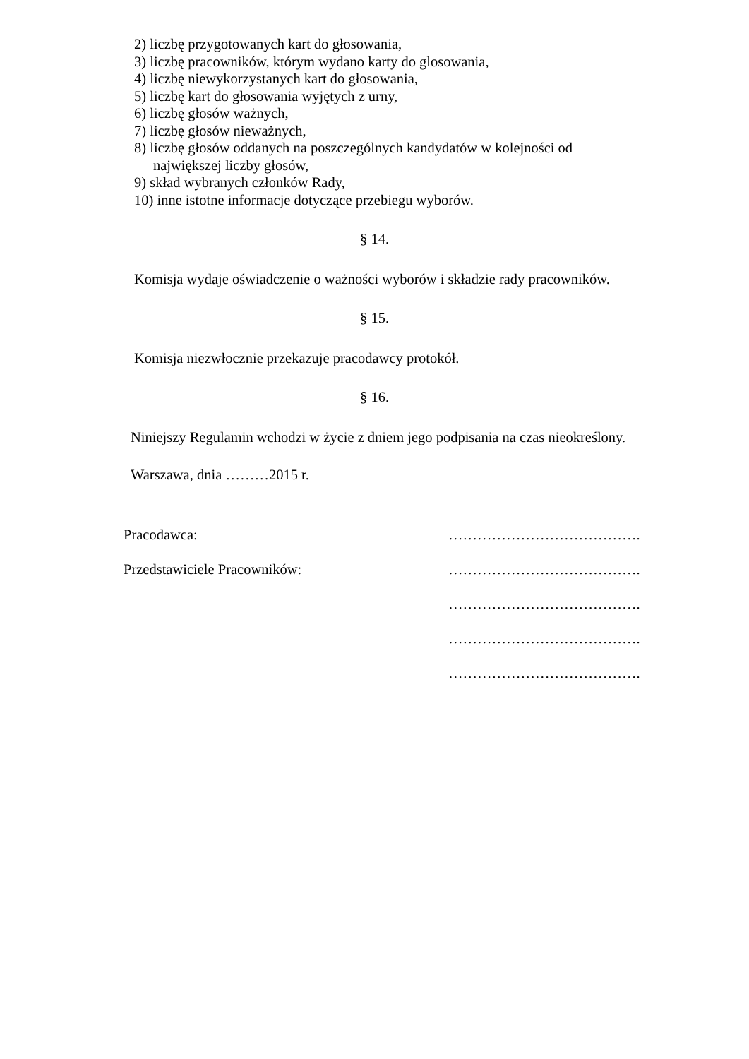2) liczbę przygotowanych kart do głosowania,
3) liczbę pracowników, którym wydano karty do glosowania,
4) liczbę niewykorzystanych kart do głosowania,
5) liczbę kart do głosowania wyjętych z urny,
6) liczbę głosów ważnych,
7) liczbę głosów nieważnych,
8) liczbę głosów oddanych na poszczególnych kandydatów w kolejności od
największej liczby głosów,
9) skład wybranych członków Rady,
10) inne istotne informacje dotyczące przebiegu wyborów.
§ 14.
Komisja wydaje oświadczenie o ważności wyborów i składzie rady pracowników.
§ 15.
Komisja niezwłocznie przekazuje pracodawcy protokół.
§ 16.
Niniejszy Regulamin wchodzi w życie z dniem jego podpisania na czas nieokreślony.
Warszawa, dnia ………2015 r.
Pracodawca: ………………………………….
Przedstawiciele Pracowników: ………………………………….
………………………………….
………………………………….
………………………………….